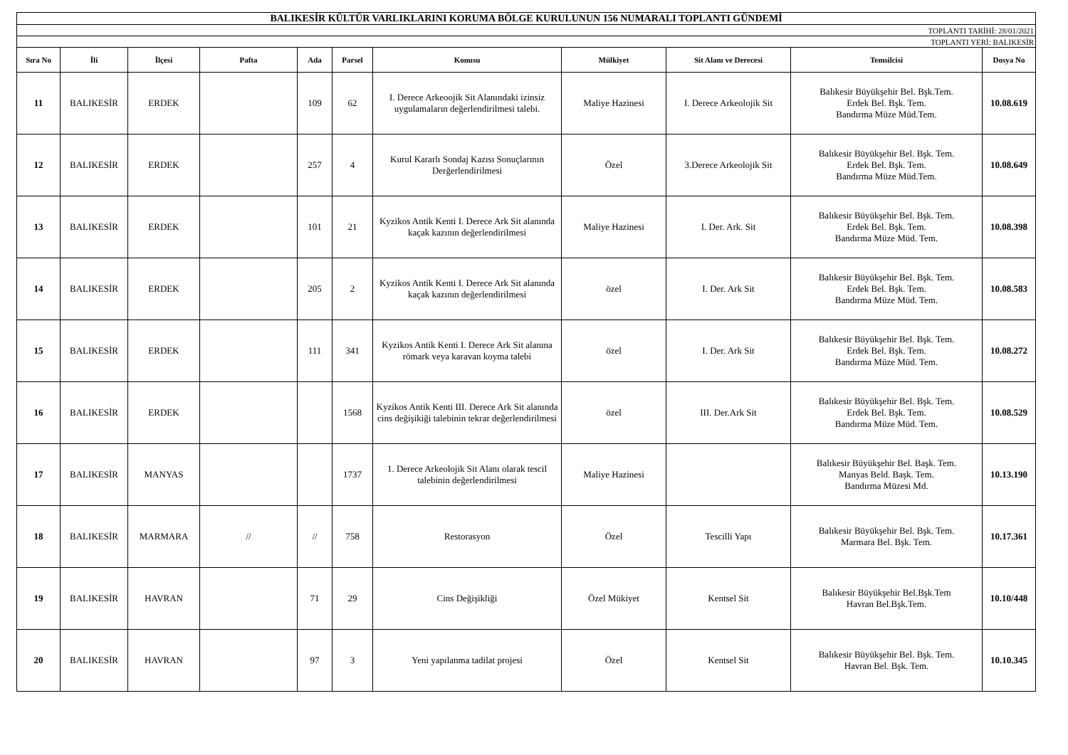| BALIKESİR KÜLTÜR VARLIKLARINI KORUMA BÖLGE KURULUNUN 156 NUMARALI TOPLANTI GÜNDEMİ | | | | | | | | | | |
| TOPLANTI TARİHİ: 28/01/2021 | | | | | | | | | | |
| TOPLANTI YERİ: BALIKESİR | | | | | | | | | | |
| Sıra No | İli | İlçesi | Pafta | Ada | Parsel | Konusu | Mülkiyet | Sit Alanı ve Derecesi | Temsilcisi | Dosya No |
| 11 | BALIKESİR | ERDEK | | 109 | 62 | I. Derece Arkeoojik Sit Alanındaki izinsiz uygulamaların değerlendirilmesi talebi. | Maliye Hazinesi | I. Derece Arkeolojik Sit | Balıkesir Büyükşehir Bel. Bşk.Tem. Erdek Bel. Bşk. Tem. Bandırma Müze Müd.Tem. | 10.08.619 |
| 12 | BALIKESİR | ERDEK | | 257 | 4 | Kurul Kararlı Sondaj Kazısı Sonuçlarının Derğerlendirilmesi | Özel | 3.Derece Arkeolojik Sit | Balıkesir Büyükşehir Bel. Bşk. Tem. Erdek Bel. Bşk. Tem. Bandırma Müze Müd.Tem. | 10.08.649 |
| 13 | BALIKESİR | ERDEK | | 101 | 21 | Kyzikos Antik Kenti I. Derece Ark Sit alanında kaçak kazının değerlendirilmesi | Maliye Hazinesi | I. Der. Ark. Sit | Balıkesir Büyükşehir Bel. Bşk. Tem. Erdek Bel. Bşk. Tem. Bandırma Müze Müd. Tem. | 10.08.398 |
| 14 | BALIKESİR | ERDEK | | 205 | 2 | Kyzikos Antik Kenti I. Derece Ark Sit alanında kaçak kazının değerlendirilmesi | özel | I. Der. Ark Sit | Balıkesir Büyükşehir Bel. Bşk. Tem. Erdek Bel. Bşk. Tem. Bandırma Müze Müd. Tem. | 10.08.583 |
| 15 | BALIKESİR | ERDEK | | 111 | 341 | Kyzikos Antik Kenti I. Derece Ark Sit alanına römark veya karavan koyma talebi | özel | I. Der. Ark Sit | Balıkesir Büyükşehir Bel. Bşk. Tem. Erdek Bel. Bşk. Tem. Bandırma Müze Müd. Tem. | 10.08.272 |
| 16 | BALIKESİR | ERDEK | | | 1568 | Kyzikos Antik Kenti III. Derece Ark Sit alanında cins değişikiği talebinin tekrar değerlendirilmesi | özel | III. Der.Ark Sit | Balıkesir Büyükşehir Bel. Bşk. Tem. Erdek Bel. Bşk. Tem. Bandırma Müze Müd. Tem. | 10.08.529 |
| 17 | BALIKESİR | MANYAS | | | 1737 | 1. Derece Arkeolojik Sit Alanı olarak tescil talebinin değerlendirilmesi | Maliye Hazinesi | | Balıkesir Büyükşehir Bel. Başk. Tem. Manyas Beld. Başk. Tem. Bandırma Müzesi Md. | 10.13.190 |
| 18 | BALIKESİR | MARMARA | // | // | 758 | Restorasyon | Özel | Tescilli Yapı | Balıkesir Büyükşehir Bel. Bşk. Tem. Marmara Bel. Bşk. Tem. | 10.17.361 |
| 19 | BALIKESİR | HAVRAN | | 71 | 29 | Cins Değişikliği | Özel Mükiyet | Kentsel Sit | Balıkesir Büyükşehir Bel.Bşk.Tem Havran Bel.Bşk.Tem. | 10.10/448 |
| 20 | BALIKESİR | HAVRAN | | 97 | 3 | Yeni yapılanma tadilat projesi | Özel | Kentsel Sit | Balıkesir Büyükşehir Bel. Bşk. Tem. Havran Bel. Bşk. Tem. | 10.10.345 |